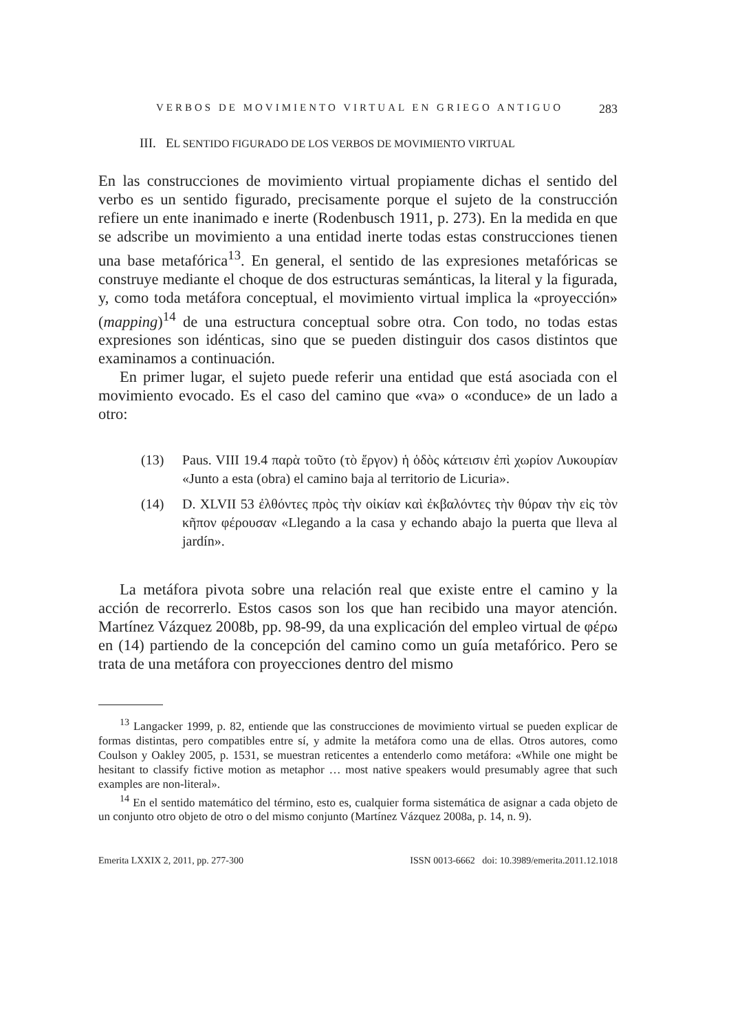VERBOS DE MOVIMIENTO VIRTUAL EN GRIEGO ANTIGUO 283
III. EL SENTIDO FIGURADO DE LOS VERBOS DE MOVIMIENTO VIRTUAL
En las construcciones de movimiento virtual propiamente dichas el sentido del verbo es un sentido figurado, precisamente porque el sujeto de la construcción refiere un ente inanimado e inerte (Rodenbusch 1911, p. 273). En la medida en que se adscribe un movimiento a una entidad inerte todas estas construcciones tienen una base metafórica<sup>13</sup>. En general, el sentido de las expresiones metafóricas se construye mediante el choque de dos estructuras semánticas, la literal y la figurada, y, como toda metáfora conceptual, el movimiento virtual implica la «proyección» (mapping)<sup>14</sup> de una estructura conceptual sobre otra. Con todo, no todas estas expresiones son idénticas, sino que se pueden distinguir dos casos distintos que examinamos a continuación.
En primer lugar, el sujeto puede referir una entidad que está asociada con el movimiento evocado. Es el caso del camino que «va» o «conduce» de un lado a otro:
(13) Paus. VIII 19.4 παρὰ τοῦτο (τὸ ἔργον) ἡ ὁδὸς κάτεισιν ἐπὶ χωρίον Λυκουρίαν «Junto a esta (obra) el camino baja al territorio de Licuria».
(14) D. XLVII 53 ἐλθόντες πρὸς τὴν οἰκίαν καὶ ἐκβαλόντες τὴν θύραν τὴν εἰς τὸν κῆπον φέρουσαν «Llegando a la casa y echando abajo la puerta que lleva al jardín».
La metáfora pivota sobre una relación real que existe entre el camino y la acción de recorrerlo. Estos casos son los que han recibido una mayor atención. Martínez Vázquez 2008b, pp. 98-99, da una explicación del empleo virtual de φέρω en (14) partiendo de la concepción del camino como un guía metafórico. Pero se trata de una metáfora con proyecciones dentro del mismo
<sup>13</sup> Langacker 1999, p. 82, entiende que las construcciones de movimiento virtual se pueden explicar de formas distintas, pero compatibles entre sí, y admite la metáfora como una de ellas. Otros autores, como Coulson y Oakley 2005, p. 1531, se muestran reticentes a entenderlo como metáfora: «While one might be hesitant to classify fictive motion as metaphor … most native speakers would presumably agree that such examples are non-literal».
<sup>14</sup> En el sentido matemático del término, esto es, cualquier forma sistemática de asignar a cada objeto de un conjunto otro objeto de otro o del mismo conjunto (Martínez Vázquez 2008a, p. 14, n. 9).
Emerita LXXIX 2, 2011, pp. 277-300 ISSN 0013-6662 doi: 10.3989/emerita.2011.12.1018